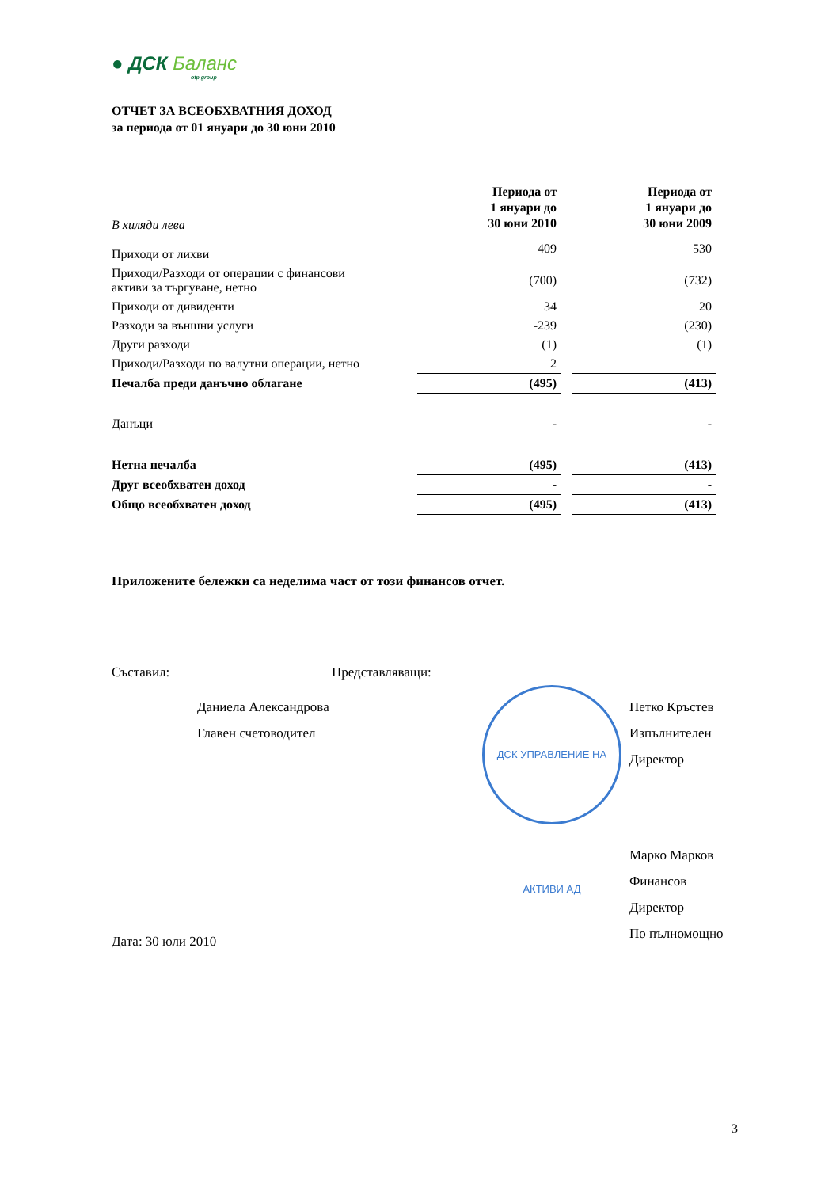● ДСК Баланс
otp group
ОТЧЕТ ЗА ВСЕОБХВАТНИЯ ДОХОД
за периода от 01 януари до 30 юни 2010
| В хиляди лева | Периода от 1 януари до 30 юни 2010 | | Периода от 1 януари до 30 юни 2009 |
| Приходи от лихви | 409 | | 530 |
| Приходи/Разходи от операции с финансови активи за търгуване, нетно | (700) | | (732) |
| Приходи от дивиденти | 34 | | 20 |
| Разходи за външни услуги | -239 | | (230) |
| Други разходи | (1) | | (1) |
| Приходи/Разходи по валутни операции, нетно | 2 | | |
| Печалба преди данъчно облагане | (495) | | (413) |
| Данъци | - | | - |
| Нетна печалба | (495) | | (413) |
| Друг всеобхватен доход | - | | - |
| Общо всеобхватен доход | (495) | | (413) |
Приложените бележки са неделима част от този финансов отчет.
Съставил:
Даниела Александрова
Главен счетоводител
Представляващи:
ДСК УПРАВЛЕНИЕ НА АКТИВИ АД
Петко Кръстев
Изпълнителен Директор
Марко Марков
Финансов Директор
По пълномощно
Дата: 30 юли 2010
3